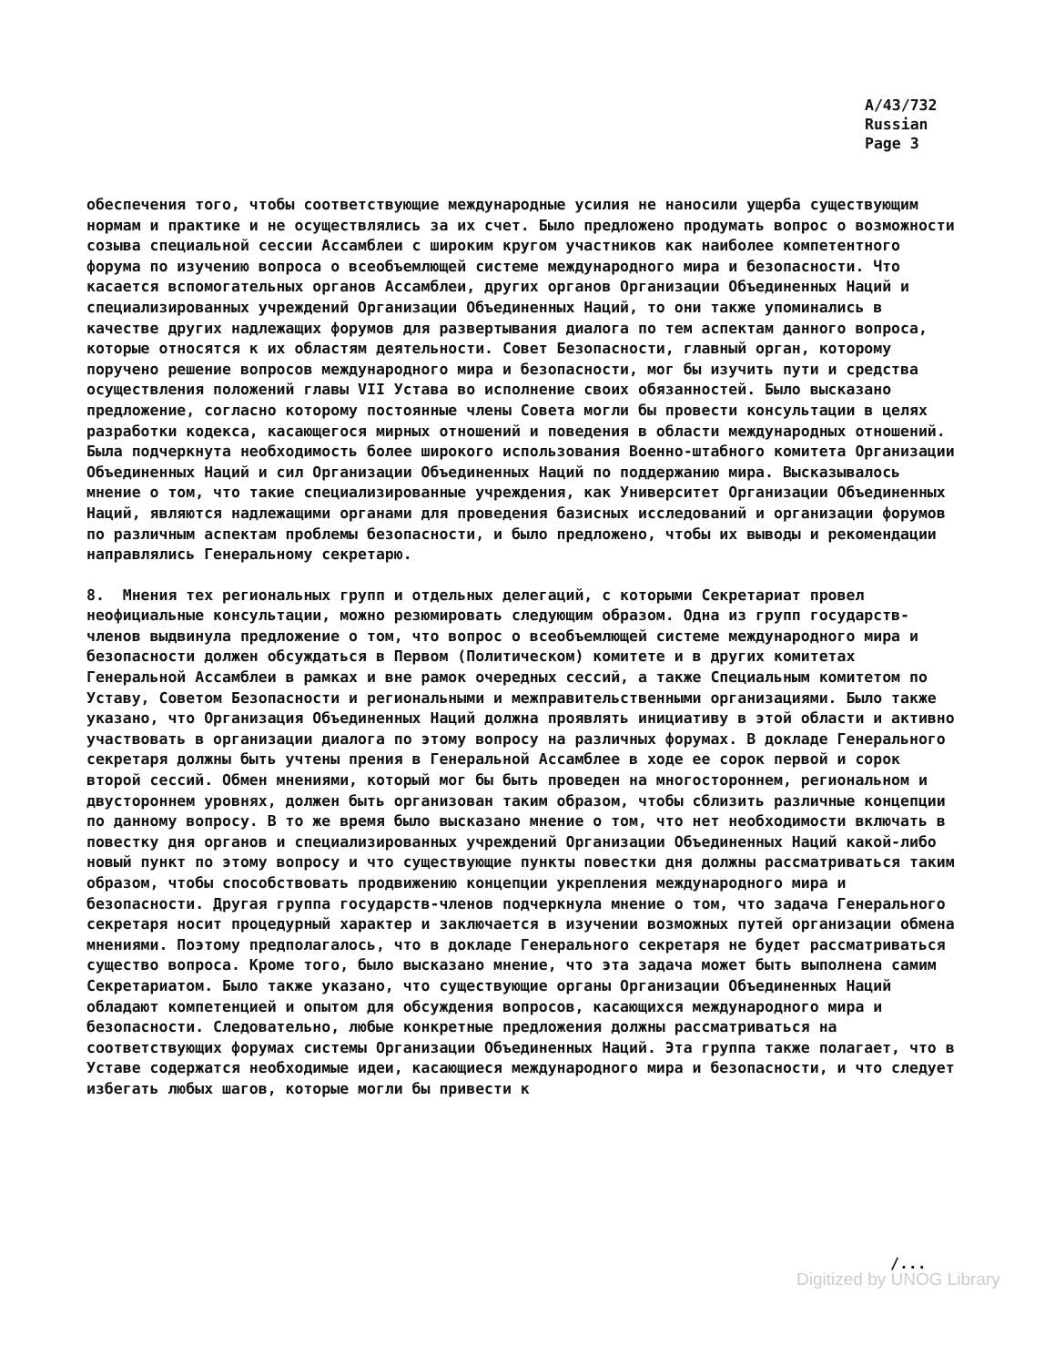A/43/732
Russian
Page 3
обеспечения того, чтобы соответствующие международные усилия не наносили ущерба существующим нормам и практике и не осуществлялись за их счет. Было предложено продумать вопрос о возможности созыва специальной сессии Ассамблеи с широким кругом участников как наиболее компетентного форума по изучению вопроса о всеобъемлющей системе международного мира и безопасности. Что касается вспомогательных органов Ассамблеи, других органов Организации Объединенных Наций и специализированных учреждений Организации Объединенных Наций, то они также упоминались в качестве других надлежащих форумов для развертывания диалога по тем аспектам данного вопроса, которые относятся к их областям деятельности. Совет Безопасности, главный орган, которому поручено решение вопросов международного мира и безопасности, мог бы изучить пути и средства осуществления положений главы VII Устава во исполнение своих обязанностей. Было высказано предложение, согласно которому постоянные члены Совета могли бы провести консультации в целях разработки кодекса, касающегося мирных отношений и поведения в области международных отношений. Была подчеркнута необходимость более широкого использования Военно-штабного комитета Организации Объединенных Наций и сил Организации Объединенных Наций по поддержанию мира. Высказывалось мнение о том, что такие специализированные учреждения, как Университет Организации Объединенных Наций, являются надлежащими органами для проведения базисных исследований и организации форумов по различным аспектам проблемы безопасности, и было предложено, чтобы их выводы и рекомендации направлялись Генеральному секретарю.
8. Мнения тех региональных групп и отдельных делегаций, с которыми Секретариат провел неофициальные консультации, можно резюмировать следующим образом. Одна из групп государств-членов выдвинула предложение о том, что вопрос о всеобъемлющей системе международного мира и безопасности должен обсуждаться в Первом (Политическом) комитете и в других комитетах Генеральной Ассамблеи в рамках и вне рамок очередных сессий, а также Специальным комитетом по Уставу, Советом Безопасности и региональными и межправительственными организациями. Было также указано, что Организация Объединенных Наций должна проявлять инициативу в этой области и активно участвовать в организации диалога по этому вопросу на различных форумах. В докладе Генерального секретаря должны быть учтены прения в Генеральной Ассамблее в ходе ее сорок первой и сорок второй сессий. Обмен мнениями, который мог бы быть проведен на многостороннем, региональном и двустороннем уровнях, должен быть организован таким образом, чтобы сблизить различные концепции по данному вопросу. В то же время было высказано мнение о том, что нет необходимости включать в повестку дня органов и специализированных учреждений Организации Объединенных Наций какой-либо новый пункт по этому вопросу и что существующие пункты повестки дня должны рассматриваться таким образом, чтобы способствовать продвижению концепции укрепления международного мира и безопасности. Другая группа государств-членов подчеркнула мнение о том, что задача Генерального секретаря носит процедурный характер и заключается в изучении возможных путей организации обмена мнениями. Поэтому предполагалось, что в докладе Генерального секретаря не будет рассматриваться существо вопроса. Кроме того, было высказано мнение, что эта задача может быть выполнена самим Секретариатом. Было также указано, что существующие органы Организации Объединенных Наций обладают компетенцией и опытом для обсуждения вопросов, касающихся международного мира и безопасности. Следовательно, любые конкретные предложения должны рассматриваться на соответствующих форумах системы Организации Объединенных Наций. Эта группа также полагает, что в Уставе содержатся необходимые идеи, касающиеся международного мира и безопасности, и что следует избегать любых шагов, которые могли бы привести к
/...
Digitized by UNOG Library